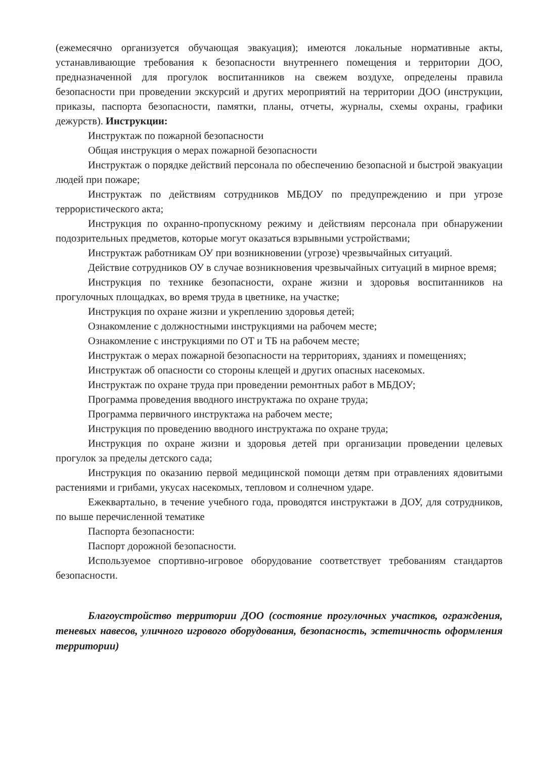(ежемесячно организуется обучающая эвакуация); имеются локальные нормативные акты, устанавливающие требования к безопасности внутреннего помещения и территории ДОО, предназначенной для прогулок воспитанников на свежем воздухе, определены правила безопасности при проведении экскурсий и других мероприятий на территории ДОО (инструкции, приказы, паспорта безопасности, памятки, планы, отчеты, журналы, схемы охраны, графики дежурств). Инструкции:
Инструктаж по пожарной безопасности
Общая инструкция о мерах пожарной безопасности
Инструктаж о порядке действий персонала по обеспечению безопасной и быстрой эвакуации людей при пожаре;
Инструктаж по действиям сотрудников МБДОУ по предупреждению и при угрозе террористического акта;
Инструкция по охранно-пропускному режиму и действиям персонала при обнаружении подозрительных предметов, которые могут оказаться взрывными устройствами;
Инструктаж работникам ОУ при возникновении (угрозе) чрезвычайных ситуаций.
Действие сотрудников ОУ в случае возникновения чрезвычайных ситуаций в мирное время;
Инструкция по технике безопасности, охране жизни и здоровья воспитанников на прогулочных площадках, во время труда в цветнике, на участке;
Инструкция по охране жизни и укреплению здоровья детей;
Ознакомление с должностными инструкциями на рабочем месте;
Ознакомление с инструкциями по ОТ и ТБ на рабочем месте;
Инструктаж о мерах пожарной безопасности на территориях, зданиях и помещениях;
Инструктаж об опасности со стороны клещей и других опасных насекомых.
Инструктаж по охране труда при проведении ремонтных работ в МБДОУ;
Программа проведения вводного инструктажа по охране труда;
Программа первичного инструктажа на рабочем месте;
Инструкция по проведению вводного инструктажа по охране труда;
Инструкция по охране жизни и здоровья детей при организации проведении целевых прогулок за пределы детского сада;
Инструкция по оказанию первой медицинской помощи детям при отравлениях ядовитыми растениями и грибами, укусах насекомых, тепловом и солнечном ударе.
Ежеквартально, в течение учебного года, проводятся инструктажи в ДОУ, для сотрудников, по выше перечисленной тематике
Паспорта безопасности:
Паспорт дорожной безопасности.
Используемое спортивно-игровое оборудование соответствует требованиям стандартов безопасности.
Благоустройство территории ДОО (состояние прогулочных участков, ограждения, теневых навесов, уличного игрового оборудования, безопасность, эстетичность оформления территории)